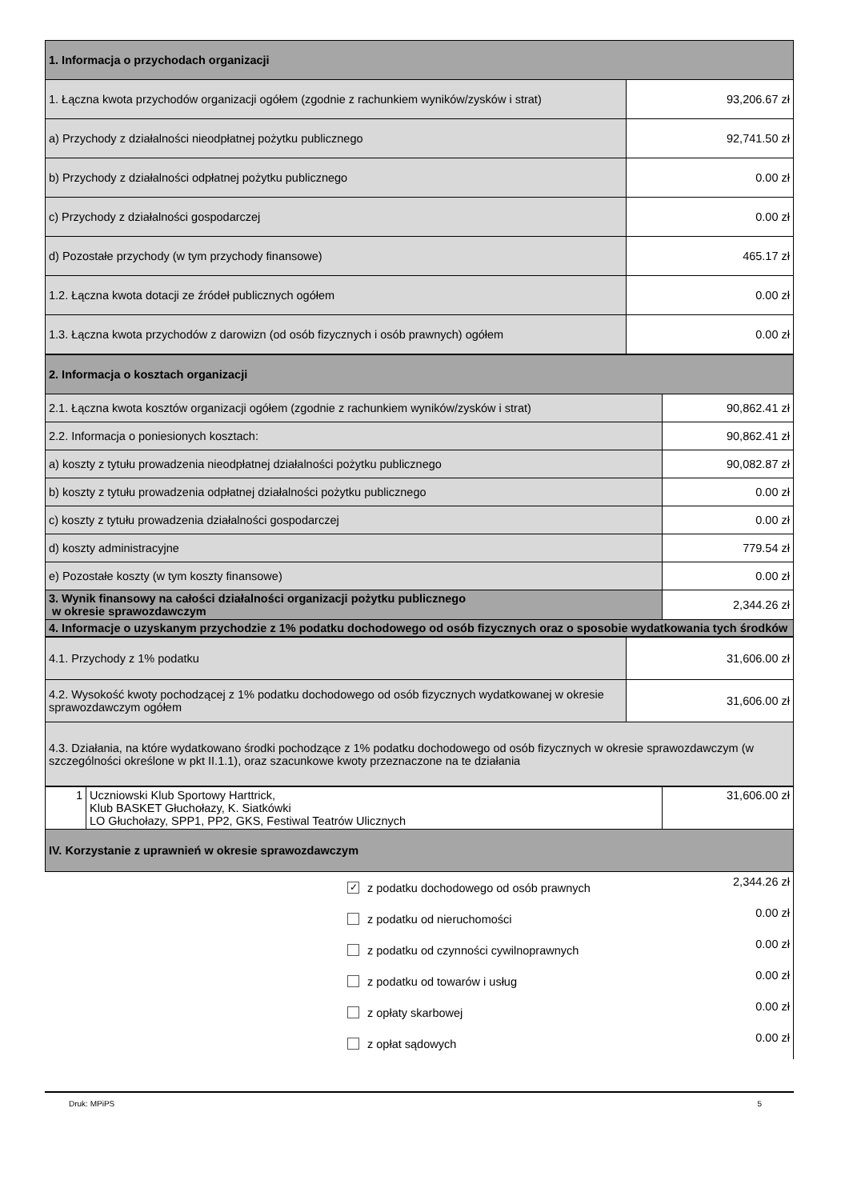| 1. Informacja o przychodach organizacji | |
| 1. Łączna kwota przychodów organizacji ogółem (zgodnie z rachunkiem wyników/zysków i strat) | 93,206.67 zł |
| a) Przychody z działalności nieodpłatnej pożytku publicznego | 92,741.50 zł |
| b) Przychody z działalności odpłatnej pożytku publicznego | 0.00 zł |
| c) Przychody z działalności gospodarczej | 0.00 zł |
| d) Pozostałe przychody (w tym przychody finansowe) | 465.17 zł |
| 1.2. Łączna kwota dotacji ze źródeł publicznych ogółem | 0.00 zł |
| 1.3. Łączna kwota przychodów z darowizn (od osób fizycznych i osób prawnych) ogółem | 0.00 zł |
| 2. Informacja o kosztach organizacji | |
| 2.1. Łączna kwota kosztów organizacji ogółem (zgodnie z rachunkiem wyników/zysków i strat) | 90,862.41 zł |
| 2.2. Informacja o poniesionych kosztach: | 90,862.41 zł |
| a) koszty z tytułu prowadzenia nieodpłatnej działalności pożytku publicznego | 90,082.87 zł |
| b) koszty z tytułu prowadzenia odpłatnej działalności pożytku publicznego | 0.00 zł |
| c) koszty z tytułu prowadzenia działalności gospodarczej | 0.00 zł |
| d) koszty administracyjne | 779.54 zł |
| e) Pozostałe koszty (w tym koszty finansowe) | 0.00 zł |
| 3. Wynik finansowy na całości działalności organizacji pożytku publicznego w okresie sprawozdawczym | 2,344.26 zł |
| 4. Informacje o uzyskanym przychodzie z 1% podatku dochodowego od osób fizycznych oraz o sposobie wydatkowania tych środków | |
| 4.1. Przychody z 1% podatku | 31,606.00 zł |
| 4.2. Wysokość kwoty pochodzącej z 1% podatku dochodowego od osób fizycznych wydatkowanej w okresie sprawozdawczym ogółem | 31,606.00 zł |
| 4.3. Działania, na które wydatkowano środki pochodzące z 1% podatku dochodowego od osób fizycznych w okresie sprawozdawczym (w szczególności określone w pkt II.1.1), oraz szacunkowe kwoty przeznaczone na te działania | |
| 1 | Uczniowski Klub Sportowy Harttrick, Klub BASKET Głuchołazy, K. Siatkówki LO Głuchołazy, SPP1, PP2, GKS, Festiwal Teatrów Ulicznych | 31,606.00 zł |
| IV. Korzystanie z uprawnień w okresie sprawozdawczym | | |
✓
z podatku dochodowego od osób prawnych 2,344.26 zł
z podatku od nieruchomości 0.00 zł
z podatku od czynności cywilnoprawnych 0.00 zł
z podatku od towarów i usług 0.00 zł
z opłaty skarbowej 0.00 zł
z opłat sądowych 0.00 zł
Druk: MPiPS 5